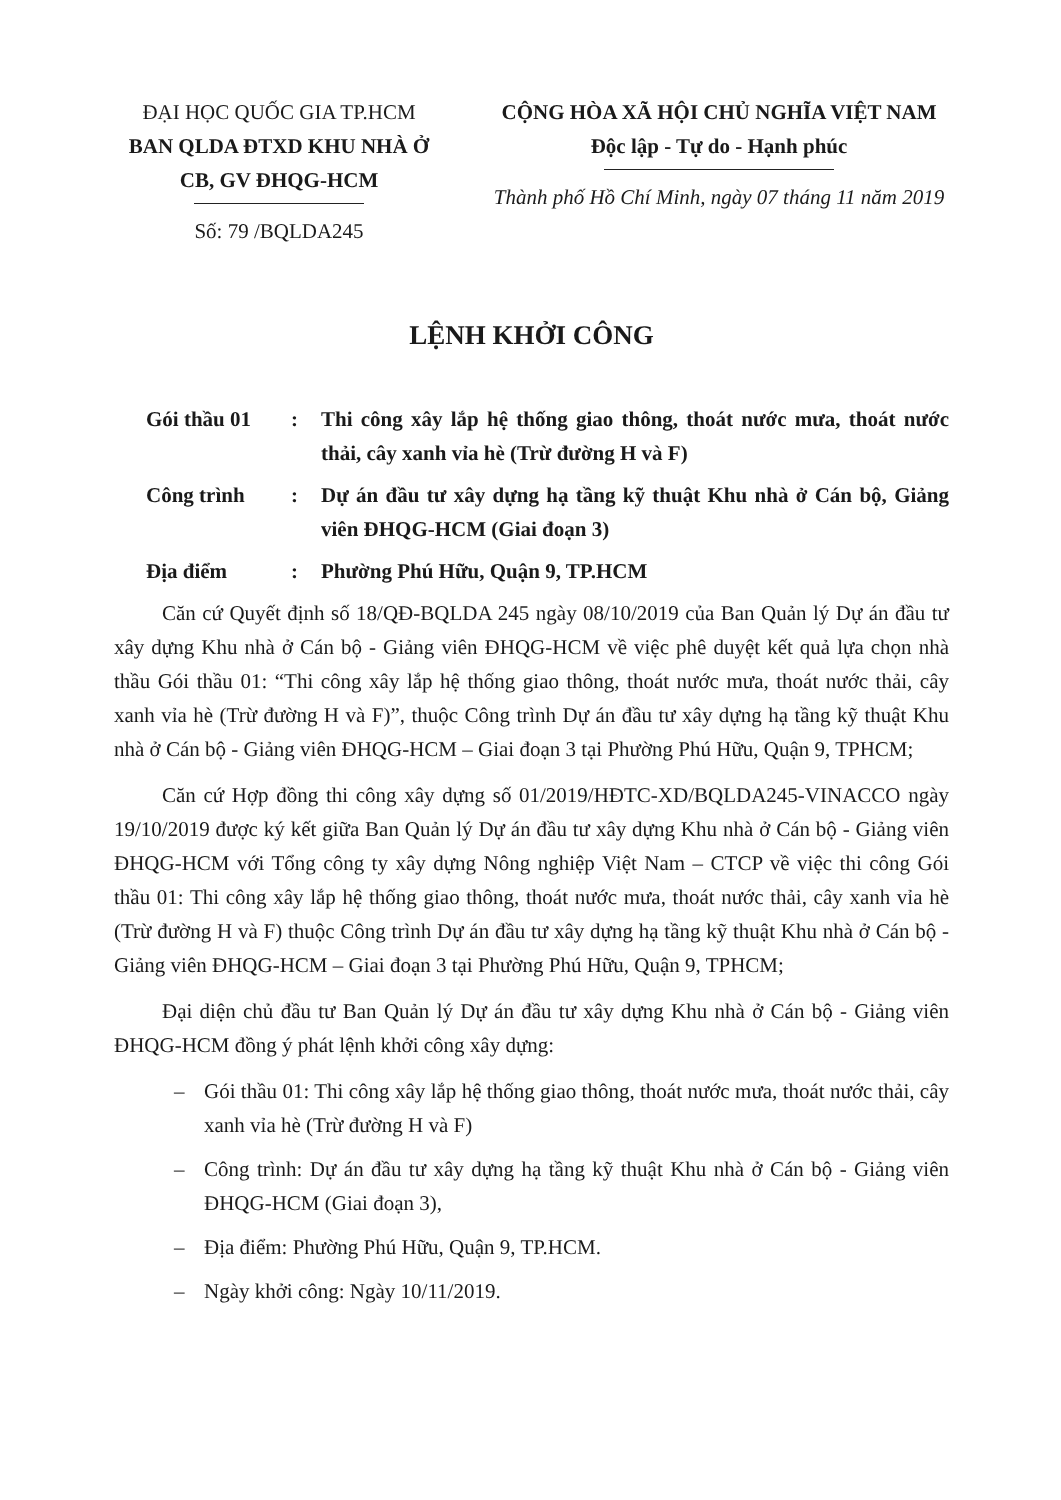ĐẠI HỌC QUỐC GIA TP.HCM
BAN QLDA ĐTXD KHU NHÀ Ở
CB, GV ĐHQG-HCM
Số: 79 /BQLDA245
CỘNG HÒA XÃ HỘI CHỦ NGHĨA VIỆT NAM
Độc lập - Tự do - Hạnh phúc
Thành phố Hồ Chí Minh, ngày 07 tháng 11 năm 2019
LỆNH KHỞI CÔNG
Gói thầu 01 : Thi công xây lắp hệ thống giao thông, thoát nước mưa, thoát nước thải, cây xanh vỉa hè (Trừ đường H và F)
Công trình : Dự án đầu tư xây dựng hạ tầng kỹ thuật Khu nhà ở Cán bộ, Giảng viên ĐHQG-HCM (Giai đoạn 3)
Địa điểm : Phường Phú Hữu, Quận 9, TP.HCM
Căn cứ Quyết định số 18/QĐ-BQLDA 245 ngày 08/10/2019 của Ban Quản lý Dự án đầu tư xây dựng Khu nhà ở Cán bộ - Giảng viên ĐHQG-HCM về việc phê duyệt kết quả lựa chọn nhà thầu Gói thầu 01: “Thi công xây lắp hệ thống giao thông, thoát nước mưa, thoát nước thải, cây xanh vỉa hè (Trừ đường H và F)”, thuộc Công trình Dự án đầu tư xây dựng hạ tầng kỹ thuật Khu nhà ở Cán bộ - Giảng viên ĐHQG-HCM – Giai đoạn 3 tại Phường Phú Hữu, Quận 9, TPHCM;
Căn cứ Hợp đồng thi công xây dựng số 01/2019/HĐTC-XD/BQLDA245-VINACCO ngày 19/10/2019 được ký kết giữa Ban Quản lý Dự án đầu tư xây dựng Khu nhà ở Cán bộ - Giảng viên ĐHQG-HCM với Tổng công ty xây dựng Nông nghiệp Việt Nam – CTCP về việc thi công Gói thầu 01: Thi công xây lắp hệ thống giao thông, thoát nước mưa, thoát nước thải, cây xanh vỉa hè (Trừ đường H và F) thuộc Công trình Dự án đầu tư xây dựng hạ tầng kỹ thuật Khu nhà ở Cán bộ - Giảng viên ĐHQG-HCM – Giai đoạn 3 tại Phường Phú Hữu, Quận 9, TPHCM;
Đại diện chủ đầu tư Ban Quản lý Dự án đầu tư xây dựng Khu nhà ở Cán bộ - Giảng viên ĐHQG-HCM đồng ý phát lệnh khởi công xây dựng:
– Gói thầu 01: Thi công xây lắp hệ thống giao thông, thoát nước mưa, thoát nước thải, cây xanh vỉa hè (Trừ đường H và F)
– Công trình: Dự án đầu tư xây dựng hạ tầng kỹ thuật Khu nhà ở Cán bộ - Giảng viên ĐHQG-HCM (Giai đoạn 3),
– Địa điểm: Phường Phú Hữu, Quận 9, TP.HCM.
– Ngày khởi công: Ngày 10/11/2019.